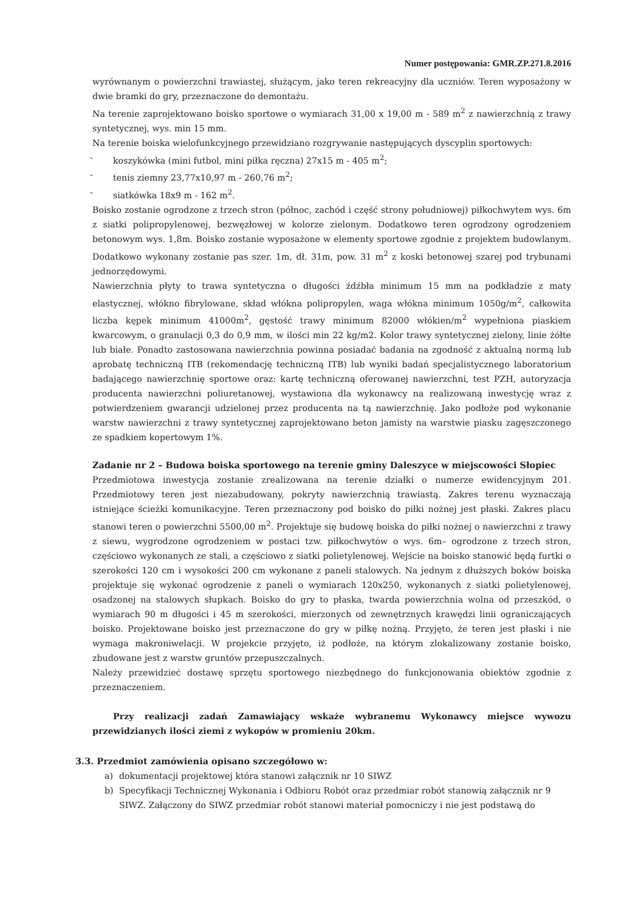Numer postępowania: GMR.ZP.271.8.2016
wyrównanym o powierzchni trawiastej, służącym, jako teren rekreacyjny dla uczniów. Teren wyposażony w dwie bramki do gry, przeznaczone do demontażu.
Na terenie zaprojektowano boisko sportowe o wymiarach 31,00 x 19,00 m - 589 m<sup>2</sup> z nawierzchnią z trawy syntetycznej, wys. min 15 mm.
Na terenie boiska wielofunkcyjnego przewidziano rozgrywanie następujących dyscyplin sportowych:
- koszykówka (mini futbol, mini piłka ręczna) 27x15 m - 405 m<sup>2</sup>;
- tenis ziemny 23,77x10,97 m - 260,76 m<sup>2</sup>;
- siatkówka 18x9 m - 162 m<sup>2</sup>.
Boisko zostanie ogrodzone z trzech stron (północ, zachód i część strony południowej) piłkochwytem wys. 6m z siatki polipropylenowej, bezwęzłowej w kolorze zielonym. Dodatkowo teren ogrodzony ogrodzeniem betonowym wys. 1,8m. Boisko zostanie wyposażone w elementy sportowe zgodnie z projektem budowlanym. Dodatkowo wykonany zostanie pas szer. 1m, dł. 31m, pow. 31 m<sup>2</sup> z koski betonowej szarej pod trybunami jednorzędowymi.
Nawierzchnia płyty to trawa syntetyczna o długości źdźbła minimum 15 mm na podkładzie z maty elastycznej, włókno fibrylowane, skład włókna polipropylen, waga włókna minimum 1050g/m<sup>2</sup>, całkowita liczba kępek minimum 41000m<sup>2</sup>, gęstość trawy minimum 82000 włókien/m<sup>2</sup> wypełniona piaskiem kwarcowym, o granulacji 0,3 do 0,9 mm, w ilości min 22 kg/m2. Kolor trawy syntetycznej zielony, linie żółte lub białe. Ponadto zastosowana nawierzchnia powinna posiadać badania na zgodność z aktualną normą lub aprobatę techniczną ITB (rekomendację techniczną ITB) lub wyniki badań specjalistycznego laboratorium badającego nawierzchnię sportowe oraz: kartę techniczną oferowanej nawierzchni, test PZH, autoryzacja producenta nawierzchni poliuretanowej, wystawiona dla wykonawcy na realizowaną inwestycję wraz z potwierdzeniem gwarancji udzielonej przez producenta na tą nawierzchnię. Jako podłoże pod wykonanie warstw nawierzchni z trawy syntetycznej zaprojektowano beton jamisty na warstwie piasku zagęszczonego ze spadkiem kopertowym 1%.
Zadanie nr 2 – Budowa boiska sportowego na terenie gminy Daleszyce w miejscowości Słopiec
Przedmiotowa inwestycja zostanie zrealizowana na terenie działki o numerze ewidencyjnym 201. Przedmiotowy teren jest niezabudowany, pokryty nawierzchnią trawiastą. Zakres terenu wyznaczają istniejące ścieżki komunikacyjne. Teren przeznaczony pod boisko do piłki nożnej jest płaski. Zakres placu stanowi teren o powierzchni 5500,00 m<sup>2</sup>. Projektuje się budowę boiska do piłki nożnej o nawierzchni z trawy z siewu, wygrodzone ogrodzeniem w postaci tzw. piłkochwytów o wys. 6m– ogrodzone z trzech stron, częściowo wykonanych ze stali, a częściowo z siatki polietylenowej. Wejście na boisko stanowić będą furtki o szerokości 120 cm i wysokości 200 cm wykonane z paneli stalowych. Na jednym z dłuższych boków boiska projektuje się wykonać ogrodzenie z paneli o wymiarach 120x250, wykonanych z siatki polietylenowej, osadzonej na stalowych słupkach. Boisko do gry to płaska, twarda powierzchnia wolna od przeszkód, o wymiarach 90 m długości i 45 m szerokości, mierzonych od zewnętrznych krawędzi linii ograniczających boisko. Projektowane boisko jest przeznaczone do gry w piłkę nożną. Przyjęto, że teren jest płaski i nie wymaga makroniwelacji. W projekcie przyjęto, iż podłoże, na którym zlokalizowany zostanie boisko, zbudowane jest z warstw gruntów przepuszczalnych.
Należy przewidzieć dostawę sprzętu sportowego niezbędnego do funkcjonowania obiektów zgodnie z przeznaczeniem.
Przy realizacji zadań Zamawiający wskaże wybranemu Wykonawcy miejsce wywozu przewidzianych ilości ziemi z wykopów w promieniu 20km.
3.3. Przedmiot zamówienia opisano szczegółowo w:
a) dokumentacji projektowej która stanowi załącznik nr 10 SIWZ
b) Specyfikacji Technicznej Wykonania i Odbioru Robót oraz przedmiar robót stanowią załącznik nr 9 SIWZ. Załączony do SIWZ przedmiar robót stanowi materiał pomocniczy i nie jest podstawą do